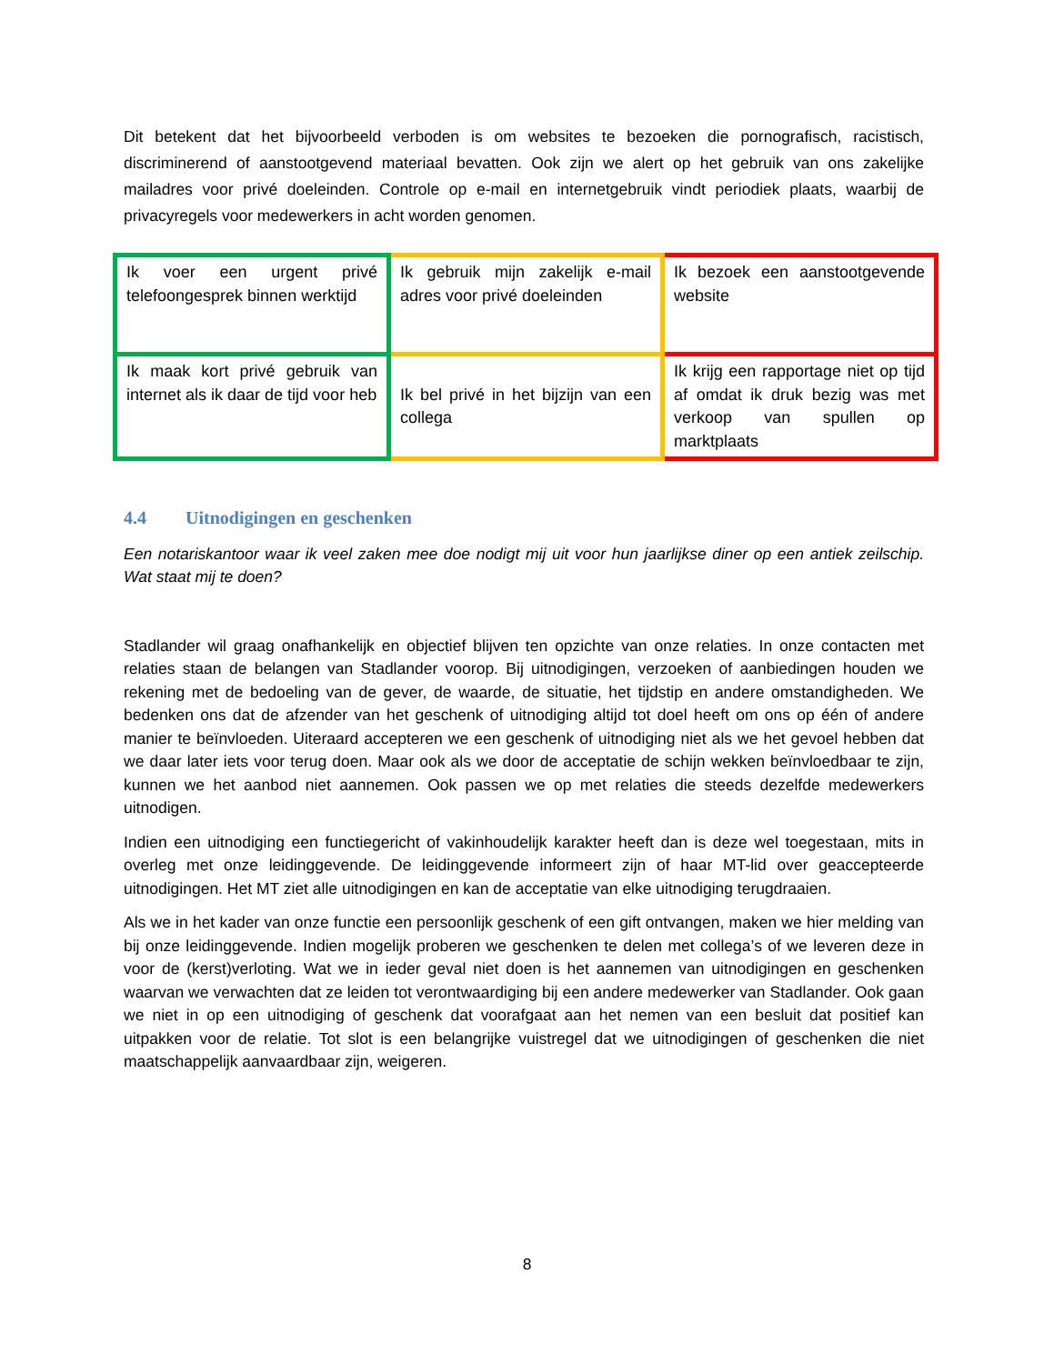Dit betekent dat het bijvoorbeeld verboden is om websites te bezoeken die pornografisch, racistisch, discriminerend of aanstootgevend materiaal bevatten. Ook zijn we alert op het gebruik van ons zakelijke mailadres voor privé doeleinden. Controle op e-mail en internetgebruik vindt periodiek plaats, waarbij de privacyregels voor medewerkers in acht worden genomen.
| Ik voer een urgent privé telefoongesprek binnen werktijd | Ik gebruik mijn zakelijk e-mail adres voor privé doeleinden | Ik bezoek een aanstootgevende website |
| Ik maak kort privé gebruik van internet als ik daar de tijd voor heb | Ik bel privé in het bijzijn van een collega | Ik krijg een rapportage niet op tijd af omdat ik druk bezig was met verkoop van spullen op marktplaats |
4.4 Uitnodigingen en geschenken
Een notariskantoor waar ik veel zaken mee doe nodigt mij uit voor hun jaarlijkse diner op een antiek zeilschip. Wat staat mij te doen?
Stadlander wil graag onafhankelijk en objectief blijven ten opzichte van onze relaties. In onze contacten met relaties staan de belangen van Stadlander voorop. Bij uitnodigingen, verzoeken of aanbiedingen houden we rekening met de bedoeling van de gever, de waarde, de situatie, het tijdstip en andere omstandigheden. We bedenken ons dat de afzender van het geschenk of uitnodiging altijd tot doel heeft om ons op één of andere manier te beïnvloeden. Uiteraard accepteren we een geschenk of uitnodiging niet als we het gevoel hebben dat we daar later iets voor terug doen. Maar ook als we door de acceptatie de schijn wekken beïnvloedbaar te zijn, kunnen we het aanbod niet aannemen. Ook passen we op met relaties die steeds dezelfde medewerkers uitnodigen.
Indien een uitnodiging een functiegericht of vakinhoudelijk karakter heeft dan is deze wel toegestaan, mits in overleg met onze leidinggevende. De leidinggevende informeert zijn of haar MT-lid over geaccepteerde uitnodigingen. Het MT ziet alle uitnodigingen en kan de acceptatie van elke uitnodiging terugdraaien.
Als we in het kader van onze functie een persoonlijk geschenk of een gift ontvangen, maken we hier melding van bij onze leidinggevende. Indien mogelijk proberen we geschenken te delen met collega’s of we leveren deze in voor de (kerst)verloting. Wat we in ieder geval niet doen is het aannemen van uitnodigingen en geschenken waarvan we verwachten dat ze leiden tot verontwaardiging bij een andere medewerker van Stadlander. Ook gaan we niet in op een uitnodiging of geschenk dat voorafgaat aan het nemen van een besluit dat positief kan uitpakken voor de relatie. Tot slot is een belangrijke vuistregel dat we uitnodigingen of geschenken die niet maatschappelijk aanvaardbaar zijn, weigeren.
8